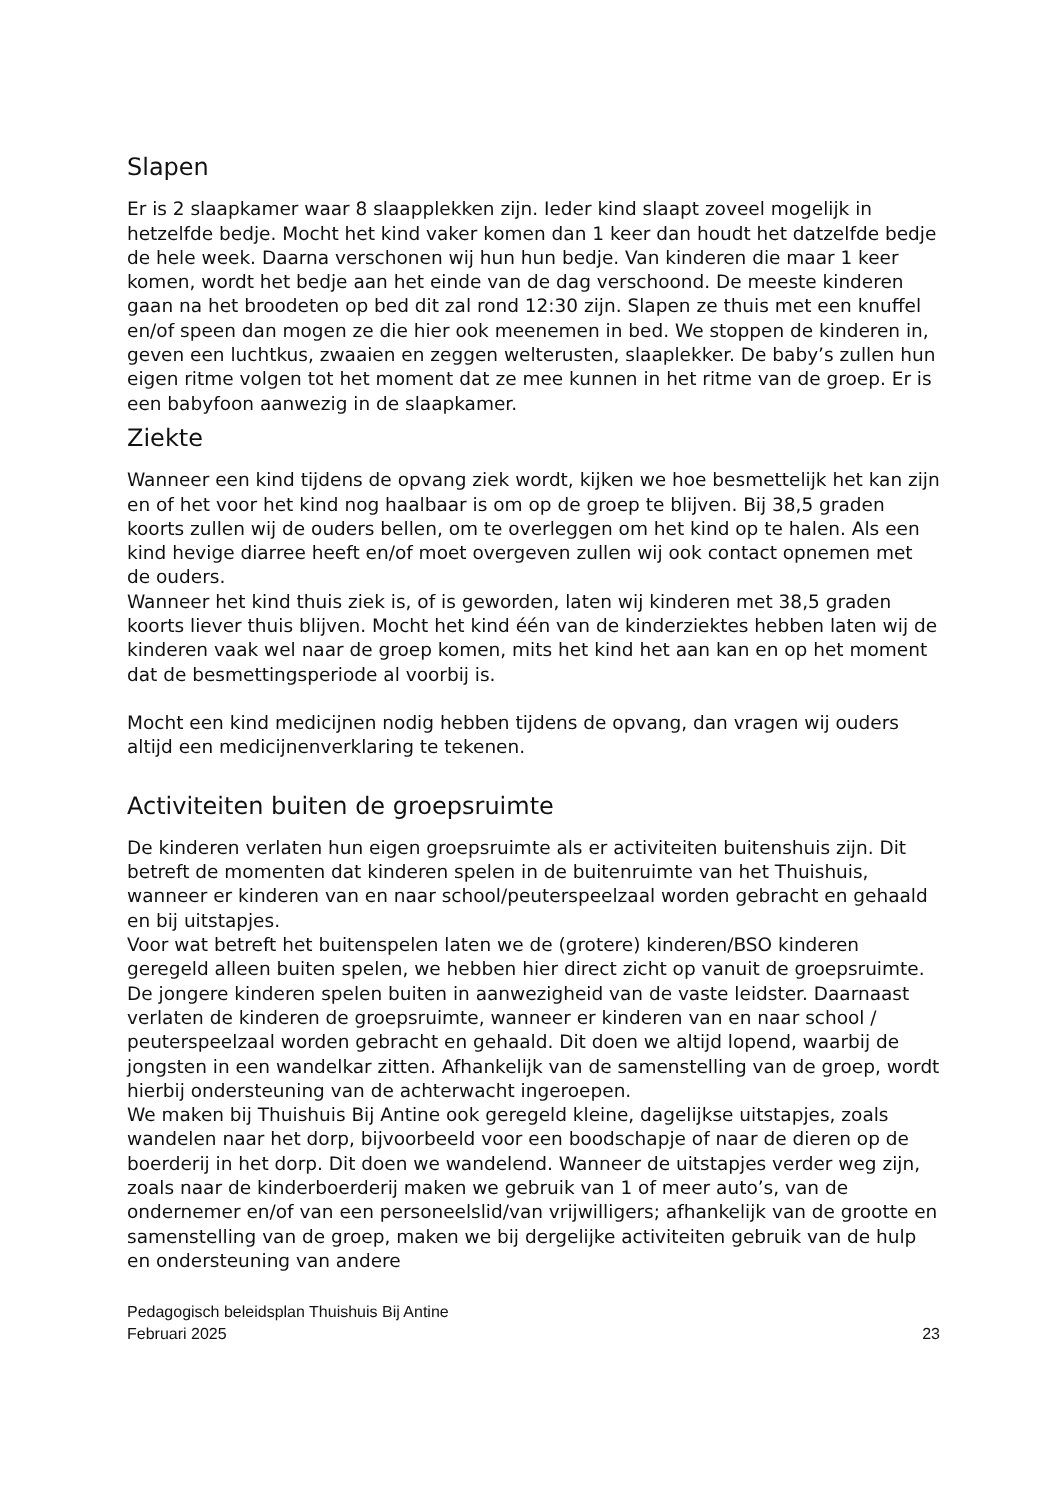Slapen
Er is 2 slaapkamer waar 8 slaapplekken zijn. Ieder kind slaapt zoveel mogelijk in hetzelfde bedje. Mocht het kind vaker komen dan 1 keer dan houdt het datzelfde bedje de hele week. Daarna verschonen wij hun hun bedje. Van kinderen die maar 1 keer komen, wordt het bedje aan het einde van de dag verschoond. De meeste kinderen gaan na het broodeten op bed dit zal rond 12:30 zijn. Slapen ze thuis met een knuffel en/of speen dan mogen ze die hier ook meenemen in bed. We stoppen de kinderen in, geven een luchtkus, zwaaien en zeggen welterusten, slaaplekker. De baby’s zullen hun eigen ritme volgen tot het moment dat ze mee kunnen in het ritme van de groep. Er is een babyfoon aanwezig in de slaapkamer.
Ziekte
Wanneer een kind tijdens de opvang ziek wordt, kijken we hoe besmettelijk het kan zijn en of het voor het kind nog haalbaar is om op de groep te blijven. Bij 38,5 graden koorts zullen wij de ouders bellen, om te overleggen om het kind op te halen. Als een kind hevige diarree heeft en/of moet overgeven zullen wij ook contact opnemen met de ouders.
Wanneer het kind thuis ziek is, of is geworden, laten wij kinderen met 38,5 graden koorts liever thuis blijven. Mocht het kind één van de kinderziektes hebben laten wij de kinderen vaak wel naar de groep komen, mits het kind het aan kan en op het moment dat de besmettingsperiode al voorbij is.
Mocht een kind medicijnen nodig hebben tijdens de opvang, dan vragen wij ouders altijd een medicijnenverklaring te tekenen.
Activiteiten buiten de groepsruimte
De kinderen verlaten hun eigen groepsruimte als er activiteiten buitenshuis zijn. Dit betreft de momenten dat kinderen spelen in de buitenruimte van het Thuishuis, wanneer er kinderen van en naar school/peuterspeelzaal worden gebracht en gehaald en bij uitstapjes.
Voor wat betreft het buitenspelen laten we de (grotere) kinderen/BSO kinderen geregeld alleen buiten spelen, we hebben hier direct zicht op vanuit de groepsruimte. De jongere kinderen spelen buiten in aanwezigheid van de vaste leidster. Daarnaast verlaten de kinderen de groepsruimte, wanneer er kinderen van en naar school / peuterspeelzaal worden gebracht en gehaald. Dit doen we altijd lopend, waarbij de jongsten in een wandelkar zitten. Afhankelijk van de samenstelling van de groep, wordt hierbij ondersteuning van de achterwacht ingeroepen.
We maken bij Thuishuis Bij Antine ook geregeld kleine, dagelijkse uitstapjes, zoals wandelen naar het dorp, bijvoorbeeld voor een boodschapje of naar de dieren op de boerderij in het dorp. Dit doen we wandelend. Wanneer de uitstapjes verder weg zijn, zoals naar de kinderboerderij maken we gebruik van 1 of meer auto’s, van de ondernemer en/of van een personeelslid/van vrijwilligers; afhankelijk van de grootte en samenstelling van de groep, maken we bij dergelijke activiteiten gebruik van de hulp en ondersteuning van andere
Pedagogisch beleidsplan Thuishuis Bij Antine
Februari 2025
23